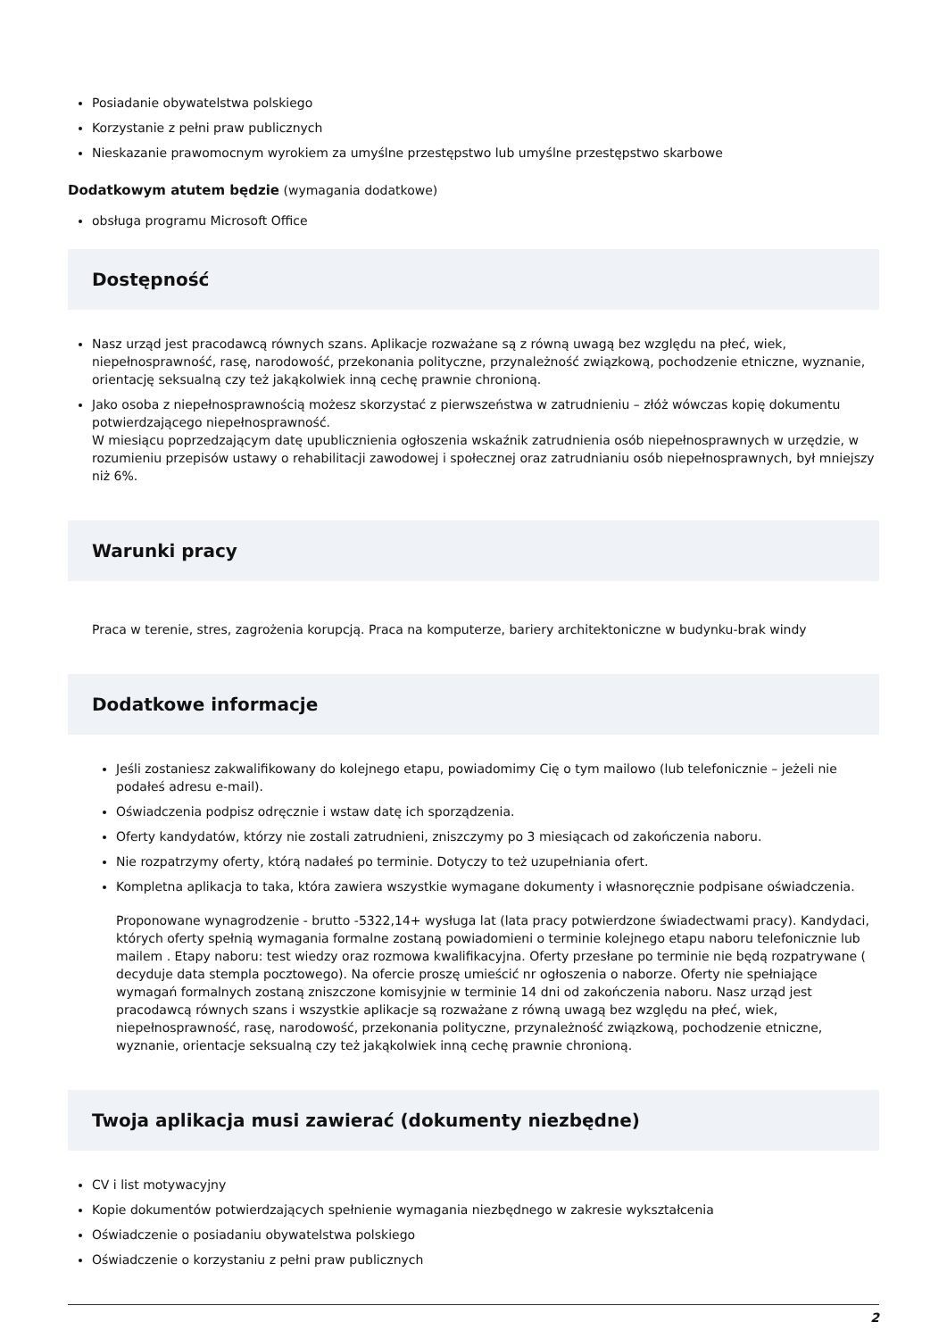Posiadanie obywatelstwa polskiego
Korzystanie z pełni praw publicznych
Nieskazanie prawomocnym wyrokiem za umyślne przestępstwo lub umyślne przestępstwo skarbowe
Dodatkowym atutem będzie (wymagania dodatkowe)
obsługa programu Microsoft Office
Dostępność
Nasz urząd jest pracodawcą równych szans. Aplikacje rozważane są z równą uwagą bez względu na płeć, wiek, niepełnosprawność, rasę, narodowość, przekonania polityczne, przynależność związkową, pochodzenie etniczne, wyznanie, orientację seksualną czy też jakąkolwiek inną cechę prawnie chronioną.
Jako osoba z niepełnosprawnością możesz skorzystać z pierwszeństwa w zatrudnieniu – złóż wówczas kopię dokumentu potwierdzającego niepełnosprawność.
W miesiącu poprzedzającym datę upublicznienia ogłoszenia wskaźnik zatrudnienia osób niepełnosprawnych w urzędzie, w rozumieniu przepisów ustawy o rehabilitacji zawodowej i społecznej oraz zatrudnianiu osób niepełnosprawnych, był mniejszy niż 6%.
Warunki pracy
Praca w terenie, stres, zagrożenia korupcją. Praca na komputerze, bariery architektoniczne w budynku-brak windy
Dodatkowe informacje
Jeśli zostaniesz zakwalifikowany do kolejnego etapu, powiadomimy Cię o tym mailowo (lub telefonicznie – jeżeli nie podałeś adresu e-mail).
Oświadczenia podpisz odręcznie i wstaw datę ich sporządzenia.
Oferty kandydatów, którzy nie zostali zatrudnieni, zniszczymy po 3 miesiącach od zakończenia naboru.
Nie rozpatrzymy oferty, którą nadałeś po terminie. Dotyczy to też uzupełniania ofert.
Kompletna aplikacja to taka, która zawiera wszystkie wymagane dokumenty i własnoręcznie podpisane oświadczenia.
Proponowane wynagrodzenie - brutto -5322,14+ wysługa lat (lata pracy potwierdzone świadectwami pracy). Kandydaci, których oferty spełnią wymagania formalne zostaną powiadomieni o terminie kolejnego etapu naboru telefonicznie lub mailem . Etapy naboru: test wiedzy oraz rozmowa kwalifikacyjna. Oferty przesłane po terminie nie będą rozpatrywane ( decyduje data stempla pocztowego). Na ofercie proszę umieścić nr ogłoszenia o naborze. Oferty nie spełniające wymagań formalnych zostaną zniszczone komisyjnie w terminie 14 dni od zakończenia naboru. Nasz urząd jest pracodawcą równych szans i wszystkie aplikacje są rozważane z równą uwagą bez względu na płeć, wiek, niepełnosprawność, rasę, narodowość, przekonania polityczne, przynależność związkową, pochodzenie etniczne, wyznanie, orientacje seksualną czy też jakąkolwiek inną cechę prawnie chronioną.
Twoja aplikacja musi zawierać (dokumenty niezbędne)
CV i list motywacyjny
Kopie dokumentów potwierdzających spełnienie wymagania niezbędnego w zakresie wykształcenia
Oświadczenie o posiadaniu obywatelstwa polskiego
Oświadczenie o korzystaniu z pełni praw publicznych
2